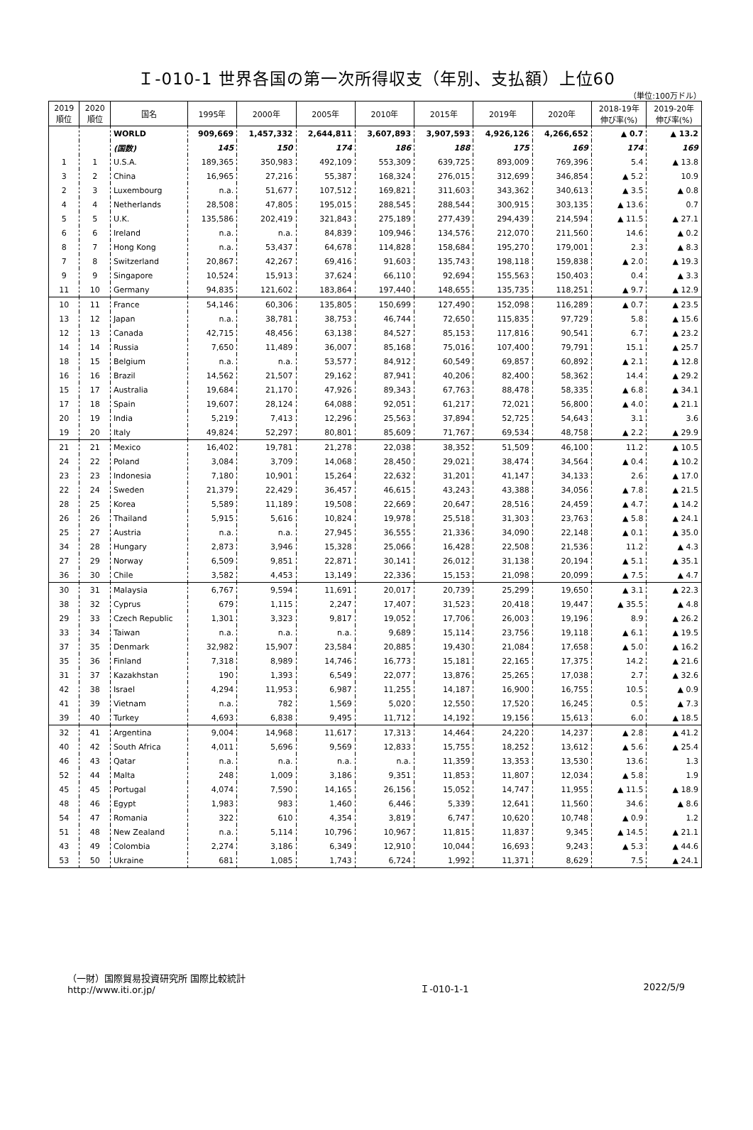Ｉ-010-1 世界各国の第一次所得収支（年別、支払額）上位60
（単位:100万ドル）
| 2019 順位 | 2020 順位 | 国名 | 1995年 | 2000年 | 2005年 | 2010年 | 2015年 | 2019年 | 2020年 | 2018-19年 伸び率(%) | 2019-20年 伸び率(%) |
| --- | --- | --- | --- | --- | --- | --- | --- | --- | --- | --- | --- |
| | | WORLD | 909,669 | 1,457,332 | 2,644,811 | 3,607,893 | 3,907,593 | 4,926,126 | 4,266,652 | ▲ 0.7 | ▲ 13.2 |
| | | (国数) | 145 | 150 | 174 | 186 | 188 | 175 | 169 | 174 | 169 |
| 1 | 1 | U.S.A. | 189,365 | 350,983 | 492,109 | 553,309 | 639,725 | 893,009 | 769,396 | 5.4 | ▲ 13.8 |
| 3 | 2 | China | 16,965 | 27,216 | 55,387 | 168,324 | 276,015 | 312,699 | 346,854 | ▲ 5.2 | 10.9 |
| 2 | 3 | Luxembourg | n.a. | 51,677 | 107,512 | 169,821 | 311,603 | 343,362 | 340,613 | ▲ 3.5 | ▲ 0.8 |
| 4 | 4 | Netherlands | 28,508 | 47,805 | 195,015 | 288,545 | 288,544 | 300,915 | 303,135 | ▲ 13.6 | 0.7 |
| 5 | 5 | U.K. | 135,586 | 202,419 | 321,843 | 275,189 | 277,439 | 294,439 | 214,594 | ▲ 11.5 | ▲ 27.1 |
| 6 | 6 | Ireland | n.a. | n.a. | 84,839 | 109,946 | 134,576 | 212,070 | 211,560 | 14.6 | ▲ 0.2 |
| 8 | 7 | Hong Kong | n.a. | 53,437 | 64,678 | 114,828 | 158,684 | 195,270 | 179,001 | 2.3 | ▲ 8.3 |
| 7 | 8 | Switzerland | 20,867 | 42,267 | 69,416 | 91,603 | 135,743 | 198,118 | 159,838 | ▲ 2.0 | ▲ 19.3 |
| 9 | 9 | Singapore | 10,524 | 15,913 | 37,624 | 66,110 | 92,694 | 155,563 | 150,403 | 0.4 | ▲ 3.3 |
| 11 | 10 | Germany | 94,835 | 121,602 | 183,864 | 197,440 | 148,655 | 135,735 | 118,251 | ▲ 9.7 | ▲ 12.9 |
| 10 | 11 | France | 54,146 | 60,306 | 135,805 | 150,699 | 127,490 | 152,098 | 116,289 | ▲ 0.7 | ▲ 23.5 |
| 13 | 12 | Japan | n.a. | 38,781 | 38,753 | 46,744 | 72,650 | 115,835 | 97,729 | 5.8 | ▲ 15.6 |
| 12 | 13 | Canada | 42,715 | 48,456 | 63,138 | 84,527 | 85,153 | 117,816 | 90,541 | 6.7 | ▲ 23.2 |
| 14 | 14 | Russia | 7,650 | 11,489 | 36,007 | 85,168 | 75,016 | 107,400 | 79,791 | 15.1 | ▲ 25.7 |
| 18 | 15 | Belgium | n.a. | n.a. | 53,577 | 84,912 | 60,549 | 69,857 | 60,892 | ▲ 2.1 | ▲ 12.8 |
| 16 | 16 | Brazil | 14,562 | 21,507 | 29,162 | 87,941 | 40,206 | 82,400 | 58,362 | 14.4 | ▲ 29.2 |
| 15 | 17 | Australia | 19,684 | 21,170 | 47,926 | 89,343 | 67,763 | 88,478 | 58,335 | ▲ 6.8 | ▲ 34.1 |
| 17 | 18 | Spain | 19,607 | 28,124 | 64,088 | 92,051 | 61,217 | 72,021 | 56,800 | ▲ 4.0 | ▲ 21.1 |
| 20 | 19 | India | 5,219 | 7,413 | 12,296 | 25,563 | 37,894 | 52,725 | 54,643 | 3.1 | 3.6 |
| 19 | 20 | Italy | 49,824 | 52,297 | 80,801 | 85,609 | 71,767 | 69,534 | 48,758 | ▲ 2.2 | ▲ 29.9 |
| 21 | 21 | Mexico | 16,402 | 19,781 | 21,278 | 22,038 | 38,352 | 51,509 | 46,100 | 11.2 | ▲ 10.5 |
| 24 | 22 | Poland | 3,084 | 3,709 | 14,068 | 28,450 | 29,021 | 38,474 | 34,564 | ▲ 0.4 | ▲ 10.2 |
| 23 | 23 | Indonesia | 7,180 | 10,901 | 15,264 | 22,632 | 31,201 | 41,147 | 34,133 | 2.6 | ▲ 17.0 |
| 22 | 24 | Sweden | 21,379 | 22,429 | 36,457 | 46,615 | 43,243 | 43,388 | 34,056 | ▲ 7.8 | ▲ 21.5 |
| 28 | 25 | Korea | 5,589 | 11,189 | 19,508 | 22,669 | 20,647 | 28,516 | 24,459 | ▲ 4.7 | ▲ 14.2 |
| 26 | 26 | Thailand | 5,915 | 5,616 | 10,824 | 19,978 | 25,518 | 31,303 | 23,763 | ▲ 5.8 | ▲ 24.1 |
| 25 | 27 | Austria | n.a. | n.a. | 27,945 | 36,555 | 21,336 | 34,090 | 22,148 | ▲ 0.1 | ▲ 35.0 |
| 34 | 28 | Hungary | 2,873 | 3,946 | 15,328 | 25,066 | 16,428 | 22,508 | 21,536 | 11.2 | ▲ 4.3 |
| 27 | 29 | Norway | 6,509 | 9,851 | 22,871 | 30,141 | 26,012 | 31,138 | 20,194 | ▲ 5.1 | ▲ 35.1 |
| 36 | 30 | Chile | 3,582 | 4,453 | 13,149 | 22,336 | 15,153 | 21,098 | 20,099 | ▲ 7.5 | ▲ 4.7 |
| 30 | 31 | Malaysia | 6,767 | 9,594 | 11,691 | 20,017 | 20,739 | 25,299 | 19,650 | ▲ 3.1 | ▲ 22.3 |
| 38 | 32 | Cyprus | 679 | 1,115 | 2,247 | 17,407 | 31,523 | 20,418 | 19,447 | ▲ 35.5 | ▲ 4.8 |
| 29 | 33 | Czech Republic | 1,301 | 3,323 | 9,817 | 19,052 | 17,706 | 26,003 | 19,196 | 8.9 | ▲ 26.2 |
| 33 | 34 | Taiwan | n.a. | n.a. | n.a. | 9,689 | 15,114 | 23,756 | 19,118 | ▲ 6.1 | ▲ 19.5 |
| 37 | 35 | Denmark | 32,982 | 15,907 | 23,584 | 20,885 | 19,430 | 21,084 | 17,658 | ▲ 5.0 | ▲ 16.2 |
| 35 | 36 | Finland | 7,318 | 8,989 | 14,746 | 16,773 | 15,181 | 22,165 | 17,375 | 14.2 | ▲ 21.6 |
| 31 | 37 | Kazakhstan | 190 | 1,393 | 6,549 | 22,077 | 13,876 | 25,265 | 17,038 | 2.7 | ▲ 32.6 |
| 42 | 38 | Israel | 4,294 | 11,953 | 6,987 | 11,255 | 14,187 | 16,900 | 16,755 | 10.5 | ▲ 0.9 |
| 41 | 39 | Vietnam | n.a. | 782 | 1,569 | 5,020 | 12,550 | 17,520 | 16,245 | 0.5 | ▲ 7.3 |
| 39 | 40 | Turkey | 4,693 | 6,838 | 9,495 | 11,712 | 14,192 | 19,156 | 15,613 | 6.0 | ▲ 18.5 |
| 32 | 41 | Argentina | 9,004 | 14,968 | 11,617 | 17,313 | 14,464 | 24,220 | 14,237 | ▲ 2.8 | ▲ 41.2 |
| 40 | 42 | South Africa | 4,011 | 5,696 | 9,569 | 12,833 | 15,755 | 18,252 | 13,612 | ▲ 5.6 | ▲ 25.4 |
| 46 | 43 | Qatar | n.a. | n.a. | n.a. | n.a. | 11,359 | 13,353 | 13,530 | 13.6 | 1.3 |
| 52 | 44 | Malta | 248 | 1,009 | 3,186 | 9,351 | 11,853 | 11,807 | 12,034 | ▲ 5.8 | 1.9 |
| 45 | 45 | Portugal | 4,074 | 7,590 | 14,165 | 26,156 | 15,052 | 14,747 | 11,955 | ▲ 11.5 | ▲ 18.9 |
| 48 | 46 | Egypt | 1,983 | 983 | 1,460 | 6,446 | 5,339 | 12,641 | 11,560 | 34.6 | ▲ 8.6 |
| 54 | 47 | Romania | 322 | 610 | 4,354 | 3,819 | 6,747 | 10,620 | 10,748 | ▲ 0.9 | 1.2 |
| 51 | 48 | New Zealand | n.a. | 5,114 | 10,796 | 10,967 | 11,815 | 11,837 | 9,345 | ▲ 14.5 | ▲ 21.1 |
| 43 | 49 | Colombia | 2,274 | 3,186 | 6,349 | 12,910 | 10,044 | 16,693 | 9,243 | ▲ 5.3 | ▲ 44.6 |
| 53 | 50 | Ukraine | 681 | 1,085 | 1,743 | 6,724 | 1,992 | 11,371 | 8,629 | 7.5 | ▲ 24.1 |
（一財）国際貿易投資研究所 国際比較統計
http://www.iti.or.jp/
Ｉ-010-1-1
2022/5/9